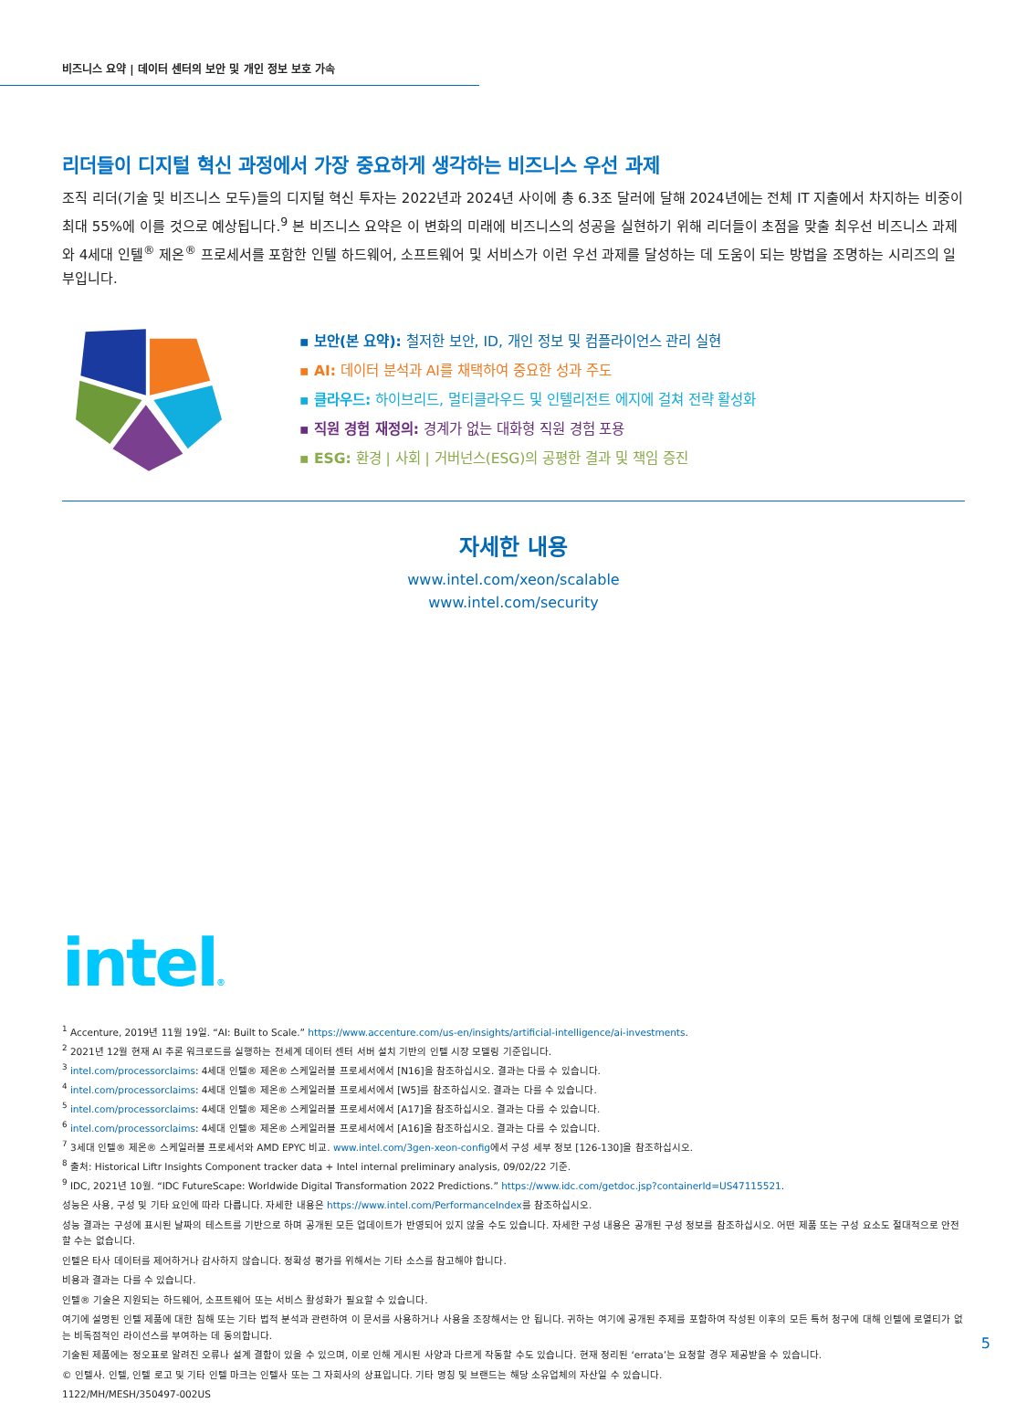비즈니스 요약 | 데이터 센터의 보안 및 개인 정보 보호 가속
리더들이 디지털 혁신 과정에서 가장 중요하게 생각하는 비즈니스 우선 과제
조직 리더(기술 및 비즈니스 모두)들의 디지털 혁신 투자는 2022년과 2024년 사이에 총 6.3조 달러에 달해 2024년에는 전체 IT 지출에서 차지하는 비중이 최대 55%에 이를 것으로 예상됩니다.<sup>9</sup> 본 비즈니스 요약은 이 변화의 미래에 비즈니스의 성공을 실현하기 위해 리더들이 초점을 맞출 최우선 비즈니스 과제와 4세대 인텔<sup>®</sup> 제온<sup>®</sup> 프로세서를 포함한 인텔 하드웨어, 소프트웨어 및 서비스가 이런 우선 과제를 달성하는 데 도움이 되는 방법을 조명하는 시리즈의 일부입니다.
▪ 보안(본 요약): 철저한 보안, ID, 개인 정보 및 컴플라이언스 관리 실현
▪ AI: 데이터 분석과 AI를 채택하여 중요한 성과 주도
▪ 클라우드: 하이브리드, 멀티클라우드 및 인텔리전트 에지에 걸쳐 전략 활성화
▪ 직원 경험 재정의: 경계가 없는 대화형 직원 경험 포용
▪ ESG: 환경 | 사회 | 거버넌스(ESG)의 공평한 결과 및 책임 증진
자세한 내용
www.intel.com/xeon/scalable
www.intel.com/security
intel®
<sup>1</sup> Accenture, 2019년 11월 19일. “AI: Built to Scale.” https://www.accenture.com/us-en/insights/artificial-intelligence/ai-investments.
<sup>2</sup> 2021년 12월 현재 AI 추론 워크로드를 실행하는 전세계 데이터 센터 서버 설치 기반의 인텔 시장 모델링 기준입니다.
<sup>3</sup> intel.com/processorclaims: 4세대 인텔® 제온® 스케일러블 프로세서에서 [N16]을 참조하십시오. 결과는 다를 수 있습니다.
<sup>4</sup> intel.com/processorclaims: 4세대 인텔® 제온® 스케일러블 프로세서에서 [W5]를 참조하십시오. 결과는 다를 수 있습니다.
<sup>5</sup> intel.com/processorclaims: 4세대 인텔® 제온® 스케일러블 프로세서에서 [A17]을 참조하십시오. 결과는 다를 수 있습니다.
<sup>6</sup> intel.com/processorclaims: 4세대 인텔® 제온® 스케일러블 프로세서에서 [A16]을 참조하십시오. 결과는 다를 수 있습니다.
<sup>7</sup> 3세대 인텔® 제온® 스케일러블 프로세서와 AMD EPYC 비교. www.intel.com/3gen-xeon-config에서 구성 세부 정보 [126-130]을 참조하십시오.
<sup>8</sup> 출처: Historical Liftr Insights Component tracker data + Intel internal preliminary analysis, 09/02/22 기준.
<sup>9</sup> IDC, 2021년 10월. “IDC FutureScape: Worldwide Digital Transformation 2022 Predictions.” https://www.idc.com/getdoc.jsp?containerId=US47115521.
성능은 사용, 구성 및 기타 요인에 따라 다릅니다. 자세한 내용은 https://www.intel.com/PerformanceIndex를 참조하십시오.
성능 결과는 구성에 표시된 날짜의 테스트를 기반으로 하며 공개된 모든 업데이트가 반영되어 있지 않을 수도 있습니다. 자세한 구성 내용은 공개된 구성 정보를 참조하십시오. 어떤 제품 또는 구성 요소도 절대적으로 안전할 수는 없습니다.
인텔은 타사 데이터를 제어하거나 감사하지 않습니다. 정확성 평가를 위해서는 기타 소스를 참고해야 합니다.
비용과 결과는 다를 수 있습니다.
인텔® 기술은 지원되는 하드웨어, 소프트웨어 또는 서비스 활성화가 필요할 수 있습니다.
여기에 설명된 인텔 제품에 대한 침해 또는 기타 법적 분석과 관련하여 이 문서를 사용하거나 사용을 조장해서는 안 됩니다. 귀하는 여기에 공개된 주제를 포함하여 작성된 이후의 모든 특허 청구에 대해 인텔에 로열티가 없는 비독점적인 라이선스를 부여하는 데 동의합니다.
기술된 제품에는 정오표로 알려진 오류나 설계 결함이 있을 수 있으며, 이로 인해 게시된 사양과 다르게 작동할 수도 있습니다. 현재 정리된 ‘errata’는 요청할 경우 제공받을 수 있습니다.
© 인텔사. 인텔, 인텔 로고 및 기타 인텔 마크는 인텔사 또는 그 자회사의 상표입니다. 기타 명칭 및 브랜드는 해당 소유업체의 자산일 수 있습니다.
1122/MH/MESH/350497-002US
5